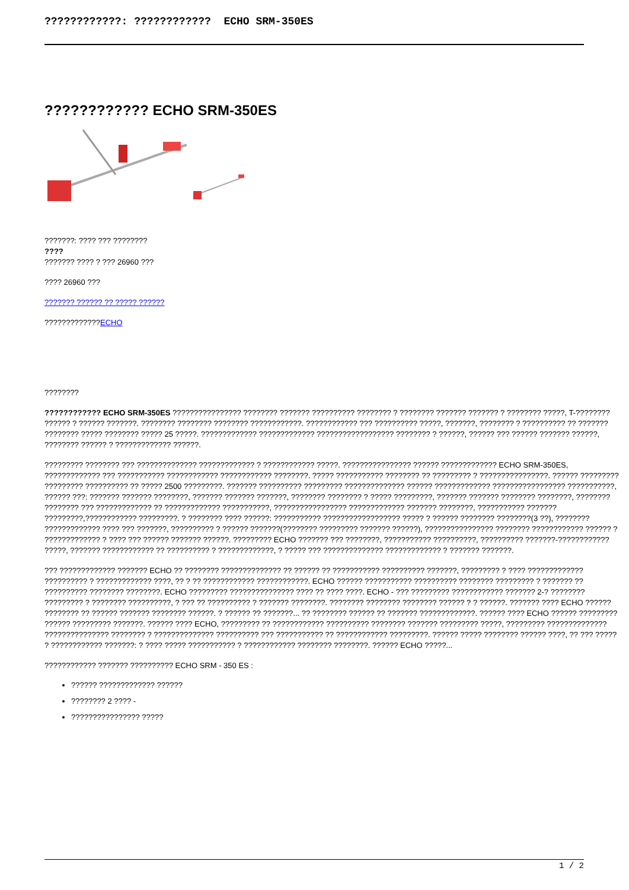????????????: ???????????? ECHO SRM-350ES
???????????? ECHO SRM-350ES
???????: ???? ??? ????????
????
??????? ???? ? ??? 26960 ???
???? 26960 ???
??????? ?????? ?? ????? ??????
?????????????ECHO
????????
???????????? ECHO SRM-350ES ???????????????? ???????? ??????? ?????????? ???????? ? ???????? ??????? ??????? ? ???????? ?????, T-???????? ?????? ? ?????? ???????. ???????? ???????? ???????? ????????????. ???????????? ??? ?????????? ?????, ???????, ???????? ? ?????????? ?? ??????? ???????? ????? ???????? ????? 25 ?????. ????????????? ????????????? ?????????????????? ???????? ? ??????, ?????? ??? ?????? ??????? ??????, ???????? ?????? ? ????????????? ??????.
????????? ???????? ??? ?????????????? ????????????? ? ???????????? ?????. ???????????????? ?????? ????????????? ECHO SRM-350ES, ????????????? ??? ??????????? ???????????? ???????????? ????????. ????? ??????????? ???????? ?? ????????? ? ????????????????. ?????? ????????? ????????? ?????????? ?? ????? 2500 ?????????. ??????? ?????????? ????????? ?????????????? ?????? ????????????? ????????????????? ???????????, ?????? ???: ??????? ??????? ????????, ??????? ??????? ???????, ???????? ???????? ? ????? ?????????, ??????? ??????? ???????? ????????, ???????? ???????? ??? ????????????? ?? ????????????? ???????????, ????????????????? ????????????? ??????? ????????, ??????????? ??????? ?????????,???????????? ?????????. ? ???????? ???? ??????: ??????????? ?????????????????? ????? ? ?????? ???????? ????????(3 ??), ???????? ????????????? ???? ??? ???????, ?????????? ? ?????? ???????(???????? ????????? ??????? ??????), ???????????????? ???????? ???????????? ?????? ? ????????????? ? ???? ??? ?????? ??????? ??????. ????????? ECHO ??????? ??? ????????, ??????????? ??????????, ?????????? ???????-???????????? ?????, ??????? ???????????? ?? ?????????? ? ?????????????, ? ????? ??? ?????????????? ????????????? ? ??????? ???????.
??? ????????????? ??????? ECHO ?? ???????? ?????????????? ?? ?????? ?? ??????????? ?????????? ???????, ????????? ? ???? ????????????? ?????????? ? ????????????? ????, ?? ? ?? ???????????? ????????????. ECHO ?????? ??????????? ?????????? ???????? ????????? ? ??????? ?? ?????????? ???????? ????????. ECHO ????????? ??????????????? ???? ?? ???? ????. ECHO - ??? ????????? ???????????? ??????? 2-? ???????? ????????? ? ???????? ??????????, ? ??? ?? ?????????? ? ??????? ????????. ???????? ???????? ???????? ?????? ? ? ??????. ??????? ???? ECHO ?????? ???????? ?? ?????? ??????? ???????? ??????. ? ?????? ?? ???????... ?? ???????? ?????? ?? ??????? ?????????????. ?????? ???? ECHO ?????? ????????? ?????? ????????? ???????. ?????? ???? ECHO, ????????? ?? ???????????? ?????????? ???????? ??????? ????????? ?????, ????????? ?????????????? ??????????????? ???????? ? ?????????????? ?????????? ??? ??????????? ?? ???????????? ?????????. ?????? ????? ???????? ?????? ????, ?? ??? ????? ? ???????????? ???????: ? ???? ????? ??????????? ? ???????????? ???????? ????????. ?????? ECHO ?????...
???????????? ??????? ?????????? ECHO SRM - 350 ES :
?????? ????????????? ??????
???????? 2 ???? -
???????????????? ?????
1 / 2